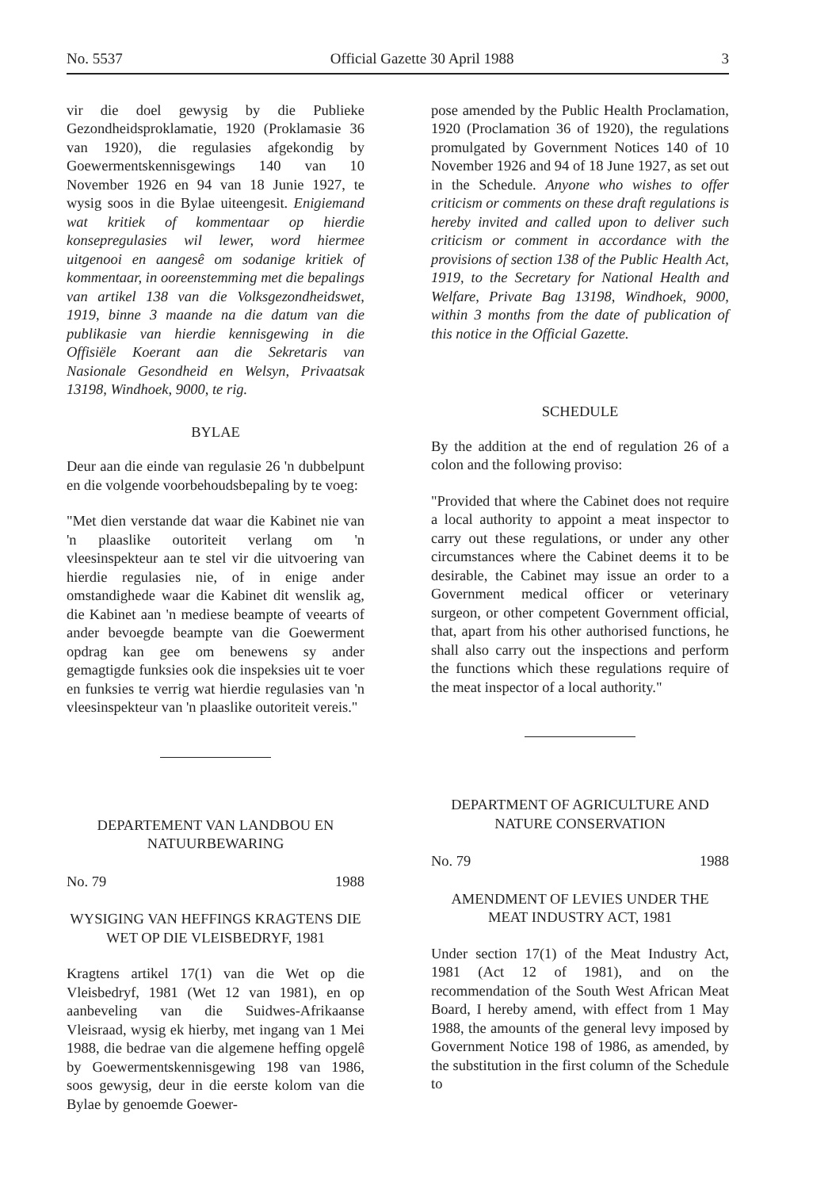No. 5537 Official Gazette 30 April 1988 3
vir die doel gewysig by die Publieke Gezondheidsproklamatie, 1920 (Proklamasie 36 van 1920), die regulasies afgekondig by Goewermentskennisgewings 140 van 10 November 1926 en 94 van 18 Junie 1927, te wysig soos in die Bylae uiteengesit. Enigiemand wat kritiek of kommentaar op hierdie konsepregulasies wil lewer, word hiermee uitgenooi en aangesê om sodanige kritiek of kommentaar, in ooreenstemming met die bepalings van artikel 138 van die Volksgezondheidswet, 1919, binne 3 maande na die datum van die publikasie van hierdie kennisgewing in die Offisiële Koerant aan die Sekretaris van Nasionale Gesondheid en Welsyn, Privaatsak 13198, Windhoek, 9000, te rig.
BYLAE
Deur aan die einde van regulasie 26 'n dubbelpunt en die volgende voorbehoudsbepaling by te voeg:
"Met dien verstande dat waar die Kabinet nie van 'n plaaslike outoriteit verlang om 'n vleesinspekteur aan te stel vir die uitvoering van hierdie regulasies nie, of in enige ander omstandighede waar die Kabinet dit wenslik ag, die Kabinet aan 'n mediese beampte of veearts of ander bevoegde beampte van die Goewerment opdrag kan gee om benewens sy ander gemagtigde funksies ook die inspeksies uit te voer en funksies te verrig wat hierdie regulasies van 'n vleesinspekteur van 'n plaaslike outoriteit vereis."
DEPARTEMENT VAN LANDBOU EN NATUURBEWARING
No. 79 1988
WYSIGING VAN HEFFINGS KRAGTENS DIE WET OP DIE VLEISBEDRYF, 1981
Kragtens artikel 17(1) van die Wet op die Vleisbedryf, 1981 (Wet 12 van 1981), en op aanbeveling van die Suidwes-Afrikaanse Vleisraad, wysig ek hierby, met ingang van 1 Mei 1988, die bedrae van die algemene heffing opgelê by Goewermentskennisgewing 198 van 1986, soos gewysig, deur in die eerste kolom van die Bylae by genoemde Goewer-
pose amended by the Public Health Proclamation, 1920 (Proclamation 36 of 1920), the regulations promulgated by Government Notices 140 of 10 November 1926 and 94 of 18 June 1927, as set out in the Schedule. Anyone who wishes to offer criticism or comments on these draft regulations is hereby invited and called upon to deliver such criticism or comment in accordance with the provisions of section 138 of the Public Health Act, 1919, to the Secretary for National Health and Welfare, Private Bag 13198, Windhoek, 9000, within 3 months from the date of publication of this notice in the Official Gazette.
SCHEDULE
By the addition at the end of regulation 26 of a colon and the following proviso:
"Provided that where the Cabinet does not require a local authority to appoint a meat inspector to carry out these regulations, or under any other circumstances where the Cabinet deems it to be desirable, the Cabinet may issue an order to a Government medical officer or veterinary surgeon, or other competent Government official, that, apart from his other authorised functions, he shall also carry out the inspections and perform the functions which these regulations require of the meat inspector of a local authority."
DEPARTMENT OF AGRICULTURE AND NATURE CONSERVATION
No. 79 1988
AMENDMENT OF LEVIES UNDER THE MEAT INDUSTRY ACT, 1981
Under section 17(1) of the Meat Industry Act, 1981 (Act 12 of 1981), and on the recommendation of the South West African Meat Board, I hereby amend, with effect from 1 May 1988, the amounts of the general levy imposed by Government Notice 198 of 1986, as amended, by the substitution in the first column of the Schedule to